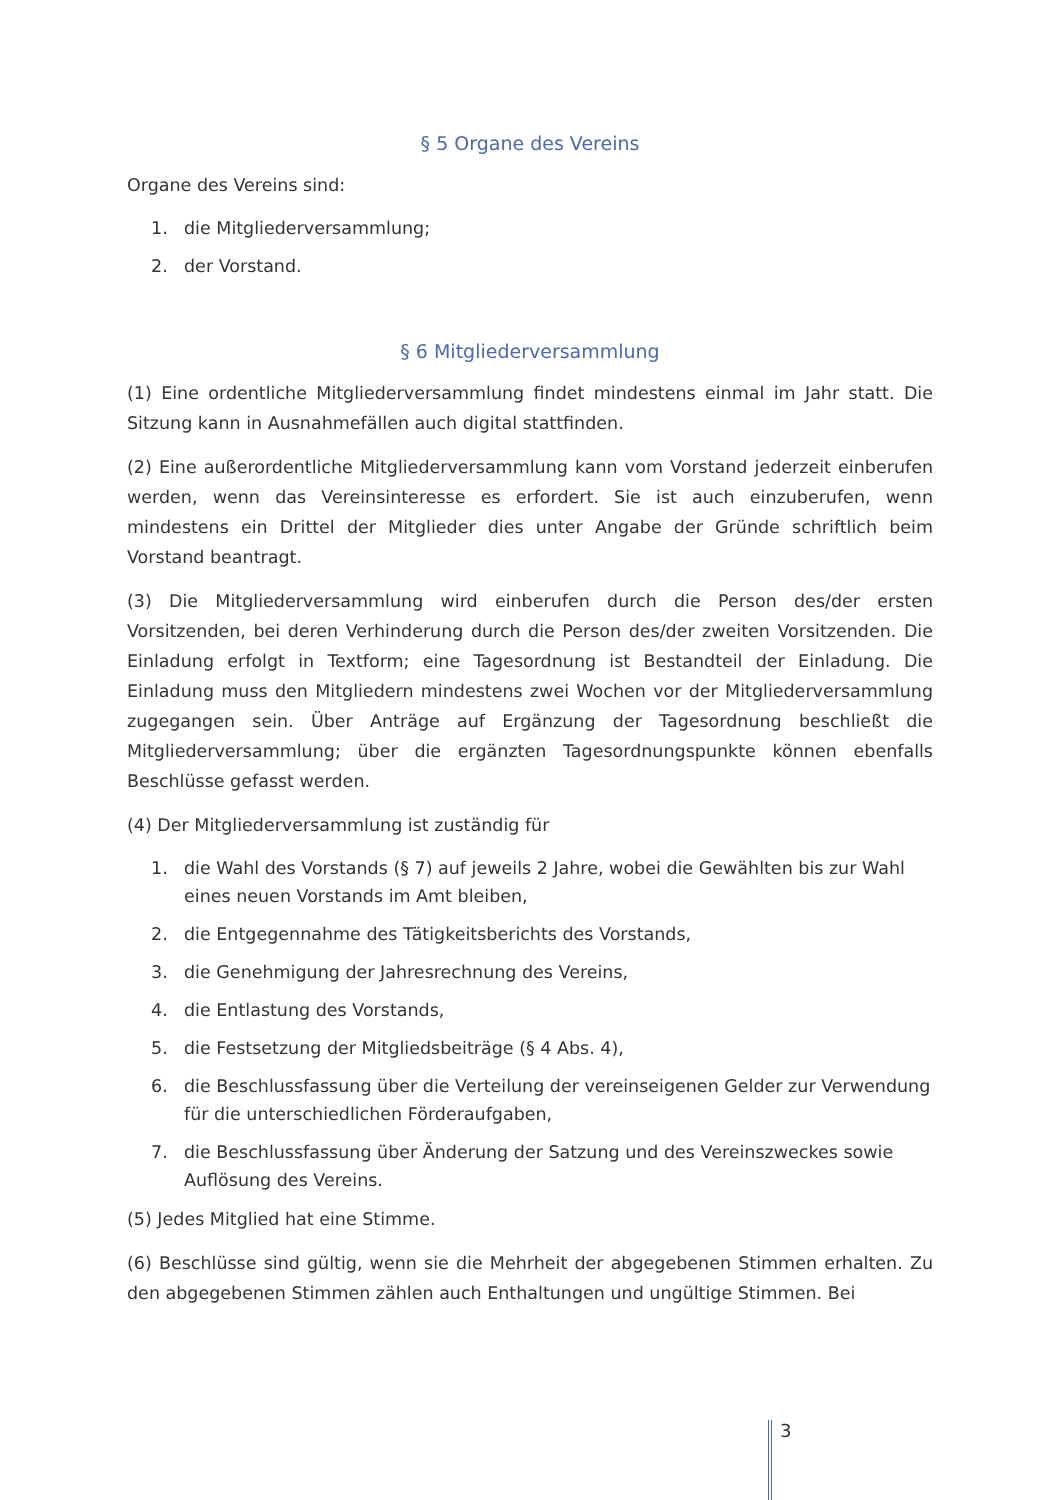§ 5 Organe des Vereins
Organe des Vereins sind:
1. die Mitgliederversammlung;
2. der Vorstand.
§ 6 Mitgliederversammlung
(1) Eine ordentliche Mitgliederversammlung findet mindestens einmal im Jahr statt. Die Sitzung kann in Ausnahmefällen auch digital stattfinden.
(2) Eine außerordentliche Mitgliederversammlung kann vom Vorstand jederzeit einberufen werden, wenn das Vereinsinteresse es erfordert. Sie ist auch einzuberufen, wenn mindestens ein Drittel der Mitglieder dies unter Angabe der Gründe schriftlich beim Vorstand beantragt.
(3) Die Mitgliederversammlung wird einberufen durch die Person des/der ersten Vorsitzenden, bei deren Verhinderung durch die Person des/der zweiten Vorsitzenden. Die Einladung erfolgt in Textform; eine Tagesordnung ist Bestandteil der Einladung. Die Einladung muss den Mitgliedern mindestens zwei Wochen vor der Mitgliederversammlung zugegangen sein. Über Anträge auf Ergänzung der Tagesordnung beschließt die Mitgliederversammlung; über die ergänzten Tagesordnungspunkte können ebenfalls Beschlüsse gefasst werden.
(4) Der Mitgliederversammlung ist zuständig für
1. die Wahl des Vorstands (§ 7) auf jeweils 2 Jahre, wobei die Gewählten bis zur Wahl eines neuen Vorstands im Amt bleiben,
2. die Entgegennahme des Tätigkeitsberichts des Vorstands,
3. die Genehmigung der Jahresrechnung des Vereins,
4. die Entlastung des Vorstands,
5. die Festsetzung der Mitgliedsbeiträge (§ 4 Abs. 4),
6. die Beschlussfassung über die Verteilung der vereinseigenen Gelder zur Verwendung für die unterschiedlichen Förderaufgaben,
7. die Beschlussfassung über Änderung der Satzung und des Vereinszweckes sowie Auflösung des Vereins.
(5) Jedes Mitglied hat eine Stimme.
(6) Beschlüsse sind gültig, wenn sie die Mehrheit der abgegebenen Stimmen erhalten. Zu den abgegebenen Stimmen zählen auch Enthaltungen und ungültige Stimmen. Bei
3